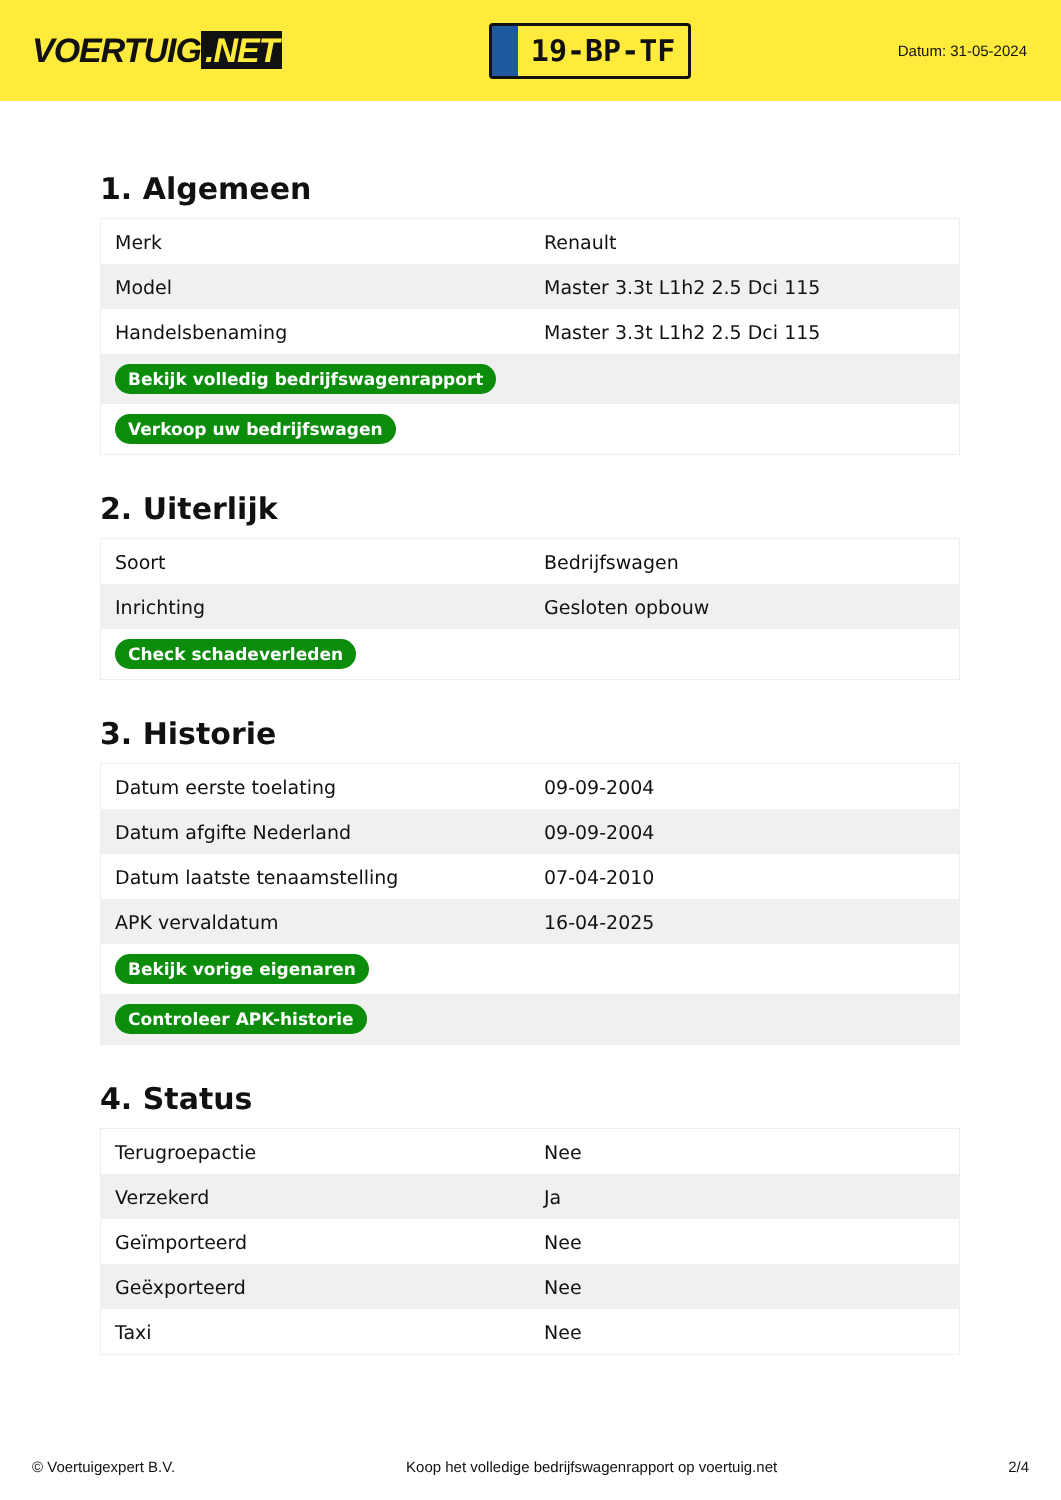VOERTUIG.NET
19-BP-TF
Datum: 31-05-2024
1. Algemeen
| Merk | Renault |
| Model | Master 3.3t L1h2 2.5 Dci 115 |
| Handelsbenaming | Master 3.3t L1h2 2.5 Dci 115 |
| Bekijk volledig bedrijfswagenrapport | |
| Verkoop uw bedrijfswagen | |
2. Uiterlijk
| Soort | Bedrijfswagen |
| Inrichting | Gesloten opbouw |
| Check schadeverleden | |
3. Historie
| Datum eerste toelating | 09-09-2004 |
| Datum afgifte Nederland | 09-09-2004 |
| Datum laatste tenaamstelling | 07-04-2010 |
| APK vervaldatum | 16-04-2025 |
| Bekijk vorige eigenaren | |
| Controleer APK-historie | |
4. Status
| Terugroepactie | Nee |
| Verzekerd | Ja |
| Geïmporteerd | Nee |
| Geëxporteerd | Nee |
| Taxi | Nee |
© Voertuigexpert B.V. Koop het volledige bedrijfswagenrapport op voertuig.net 2/4